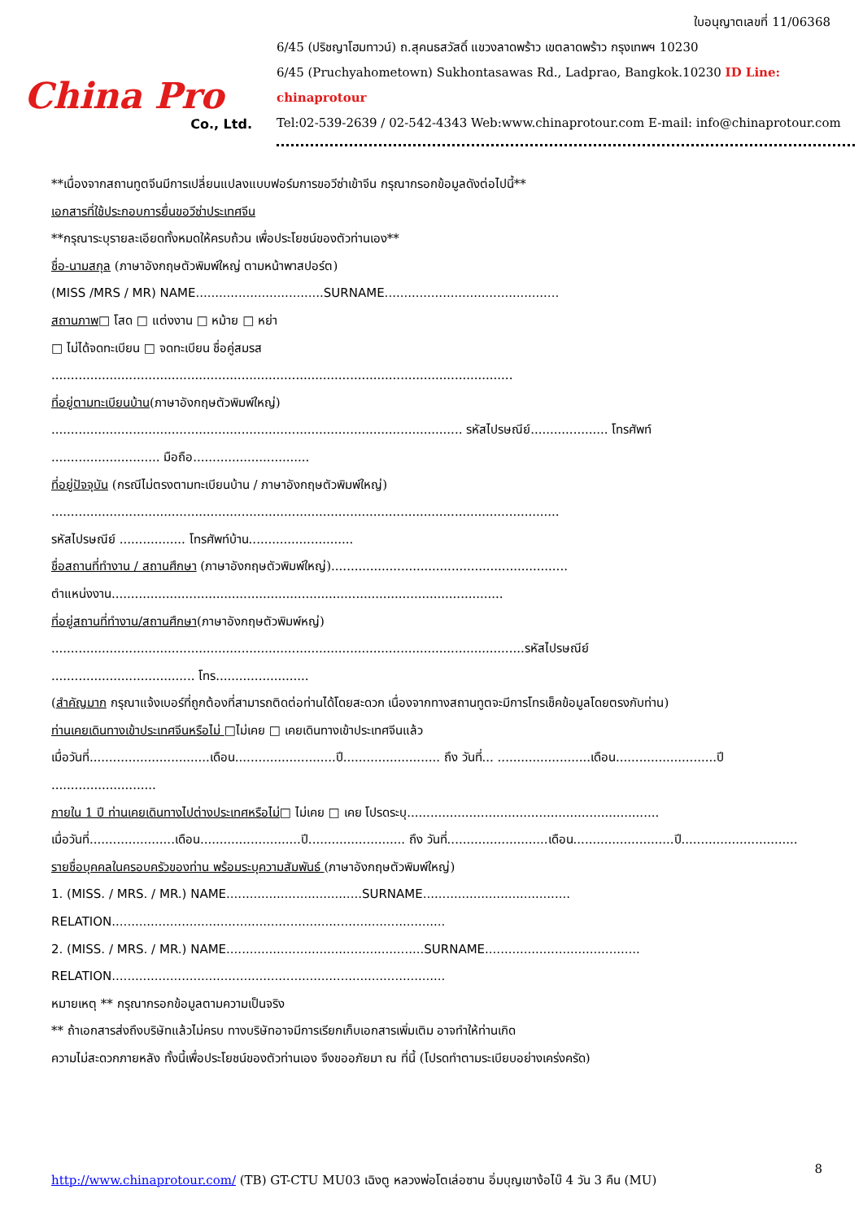China Pro
Co., Ltd.
ใบอนุญาตเลขที่ 11/06368
6/45 (ปริชญาโฮมทาวน์) ถ.สุคนธสวัสดิ์ แขวงลาดพร้าว เขตลาดพร้าว กรุงเทพฯ 10230
6/45 (Pruchyahometown) Sukhontasawas Rd., Ladprao, Bangkok.10230 ID Line: chinaprotour
Tel:02-539-2639 / 02-542-4343 Web:www.chinaprotour.com E-mail: info@chinaprotour.com
**เนื่องจากสถานทูตจีนมีการเปลี่ยนแปลงแบบฟอร์มการขอวีซ่าเข้าจีน กรุณากรอกข้อมูลดังต่อไปนี้**
เอกสารที่ใช้ประกอบการยื่นขอวีซ่าประเทศจีน
**กรุณาระบุรายละเอียดทั้งหมดให้ครบถ้วน เพื่อประโยชน์ของตัวท่านเอง**
ชื่อ-นามสกุล (ภาษาอังกฤษตัวพิมพ์ใหญ่ ตามหน้าพาสปอร์ต)
(MISS /MRS / MR) NAME.................................SURNAME.............................................
สถานภาพ□ โสด □ แต่งงาน □ หม้าย □ หย่า
□ ไม่ได้จดทะเบียน □ จดทะเบียน ชื่อคู่สมรส
.......................................................................................................................
ที่อยู่ตามทะเบียนบ้าน(ภาษาอังกฤษตัวพิมพ์ใหญ่)
.......................................................................................................... รหัสไปรษณีย์.................... โทรศัพท์
............................ มือถือ..............................
ที่อยู่ปัจจุบัน (กรณีไม่ตรงตามทะเบียนบ้าน / ภาษาอังกฤษตัวพิมพ์ใหญ่)
...................................................................................................................................
รหัสไปรษณีย์ ................. โทรศัพท์บ้าน...........................
ชื่อสถานที่ทำงาน / สถานศึกษา (ภาษาอังกฤษตัวพิมพ์ใหญ่).............................................................
ตำแหน่งงาน.....................................................................................................
ที่อยู่สถานที่ทำงาน/สถานศึกษา(ภาษาอังกฤษตัวพิมพ์หญ่)
..........................................................................................................................รหัสไปรษณีย์
..................................... โทร........................
(สำคัญมาก กรุณาแจ้งเบอร์ที่ถูกต้องที่สามารถติดต่อท่านได้โดยสะดวก เนื่องจากทางสถานทูตจะมีการโทรเช็คข้อมูลโดยตรงกับท่าน)
ท่านเคยเดินทางเข้าประเทศจีนหรือไม่ □ไม่เคย □ เคยเดินทางเข้าประเทศจีนแล้ว
เมื่อวันที่...............................เดือน..........................ปี......................... ถึง วันที่... ........................เดือน..........................ปี
...........................
ภายใน 1 ปี ท่านเคยเดินทางไปต่างประเทศหรือไม่□ ไม่เคย □ เคย โปรดระบุ.................................................................
เมื่อวันที่......................เดือน..........................ปี......................... ถึง วันที่..........................เดือน..........................ปี..............................
รายชื่อบุคคลในครอบครัวของท่าน พร้อมระบุความสัมพันธ์ (ภาษาอังกฤษตัวพิมพ์ใหญ่)
1. (MISS. / MRS. / MR.) NAME...................................SURNAME......................................
RELATION......................................................................................
2. (MISS. / MRS. / MR.) NAME...................................................SURNAME........................................
RELATION......................................................................................
หมายเหตุ ** กรุณากรอกข้อมูลตามความเป็นจริง
** ถ้าเอกสารส่งถึงบริษัทแล้วไม่ครบ ทางบริษัทอาจมีการเรียกเก็บเอกสารเพิ่มเติม อาจทำให้ท่านเกิด
ความไม่สะดวกภายหลัง ทั้งนี้เพื่อประโยชน์ของตัวท่านเอง จึงขออภัยมา ณ ที่นี้ (โปรดทำตามระเบียบอย่างเคร่งครัด)
8
http://www.chinaprotour.com/ (TB) GT-CTU MU03 เฉิงตู หลวงพ่อโตเล่อซาน อิ่มบุญเขาง้อไบ๊ 4 วัน 3 คืน (MU)